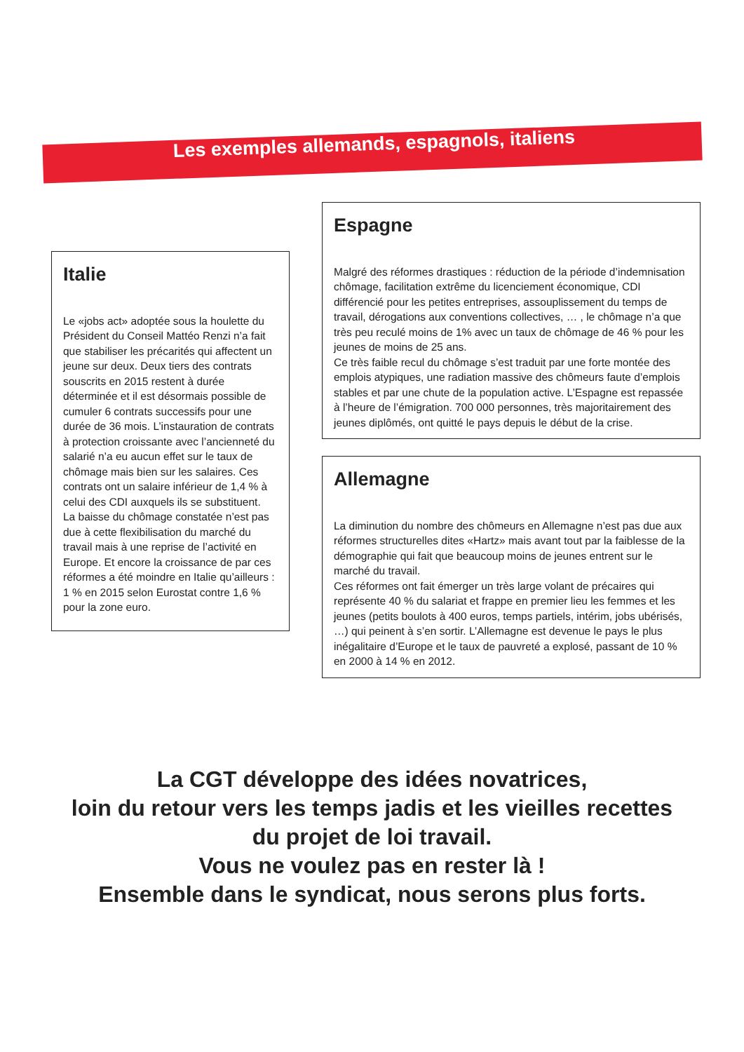Les exemples allemands, espagnols, italiens
Italie
Le «jobs act» adoptée sous la houlette du Président du Conseil Mattéo Renzi n’a fait que stabiliser les précarités qui affectent un jeune sur deux. Deux tiers des contrats souscrits en 2015 restent à durée déterminée et il est désormais possible de cumuler 6 contrats successifs pour une durée de 36 mois. L’instauration de contrats à protection croissante avec l’ancienneté du salarié n’a eu aucun effet sur le taux de chômage mais bien sur les salaires. Ces contrats ont un salaire inférieur de 1,4 % à celui des CDI auxquels ils se substituent.
La baisse du chômage constatée n’est pas due à cette flexibilisation du marché du travail mais à une reprise de l’activité en Europe. Et encore la croissance de par ces réformes a été moindre en Italie qu’ailleurs : 1 % en 2015 selon Eurostat contre 1,6 % pour la zone euro.
Espagne
Malgré des réformes drastiques : réduction de la période d’indemnisation chômage, facilitation extrême du licenciement économique, CDI différencié pour les petites entreprises, assouplissement du temps de travail, dérogations aux conventions collectives, … , le chômage n’a que très peu reculé moins de 1% avec un taux de chômage de 46 % pour les jeunes de moins de 25 ans.
Ce très faible recul du chômage s’est traduit par une forte montée des emplois atypiques, une radiation massive des chômeurs faute d’emplois stables et par une chute de la population active. L’Espagne est repassée à l’heure de l’émigration. 700 000 personnes, très majoritairement des jeunes diplômés, ont quitté le pays depuis le début de la crise.
Allemagne
La diminution du nombre des chômeurs en Allemagne n’est pas due aux réformes structurelles dites «Hartz» mais avant tout par la faiblesse de la démographie qui fait que beaucoup moins de jeunes entrent sur le marché du travail.
Ces réformes ont fait émerger un très large volant de précaires qui représente 40 % du salariat et frappe en premier lieu les femmes et les jeunes (petits boulots à 400 euros, temps partiels, intérim, jobs ubérisés, …) qui peinent à s’en sortir. L’Allemagne est devenue le pays le plus inégalitaire d’Europe et le taux de pauvreté a explosé, passant de 10 % en 2000 à 14 % en 2012.
La CGT développe des idées novatrices,
loin du retour vers les temps jadis et les vieilles recettes
du projet de loi travail.
Vous ne voulez pas en rester là !
Ensemble dans le syndicat, nous serons plus forts.